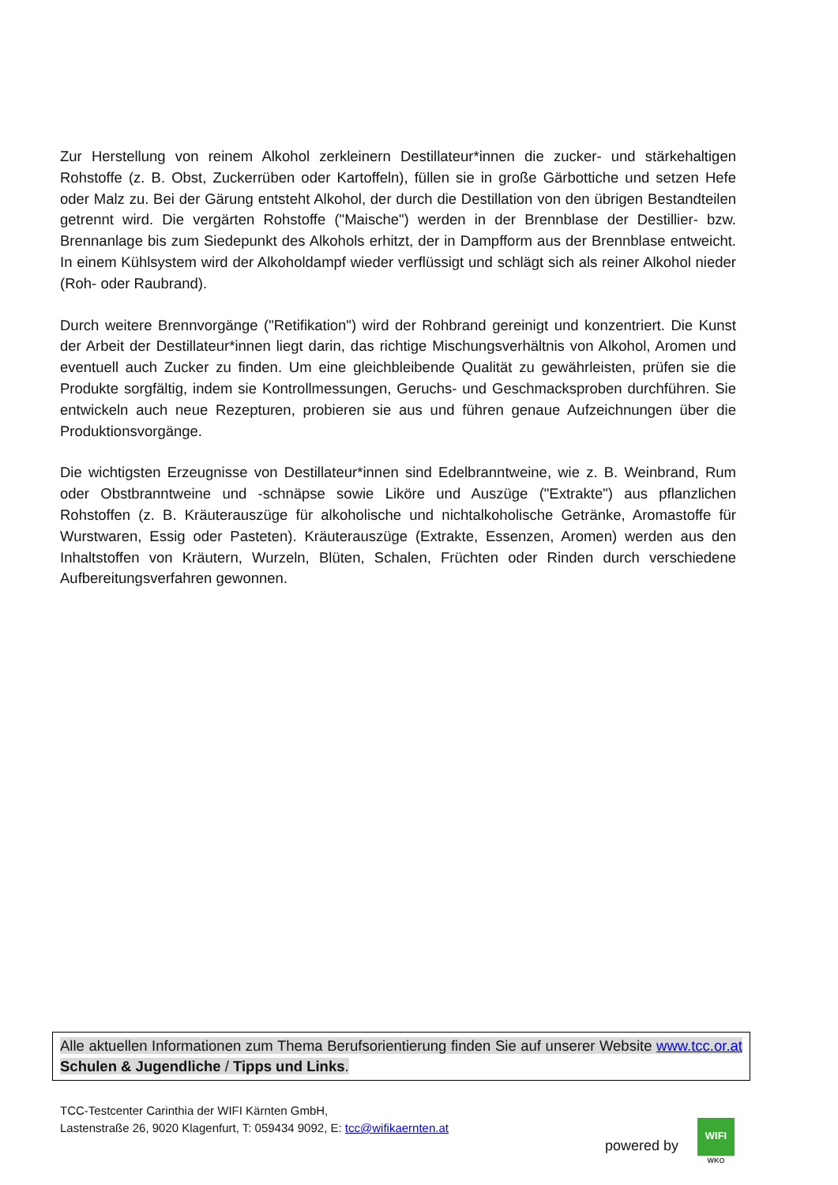Zur Herstellung von reinem Alkohol zerkleinern Destillateur*innen die zucker- und stärkehaltigen Rohstoffe (z. B. Obst, Zuckerrüben oder Kartoffeln), füllen sie in große Gärbottiche und setzen Hefe oder Malz zu. Bei der Gärung entsteht Alkohol, der durch die Destillation von den übrigen Bestandteilen getrennt wird. Die vergärten Rohstoffe ("Maische") werden in der Brennblase der Destillier- bzw. Brennanlage bis zum Siedepunkt des Alkohols erhitzt, der in Dampfform aus der Brennblase entweicht. In einem Kühlsystem wird der Alkoholdampf wieder verflüssigt und schlägt sich als reiner Alkohol nieder (Roh- oder Raubrand).
Durch weitere Brennvorgänge ("Retifikation") wird der Rohbrand gereinigt und konzentriert. Die Kunst der Arbeit der Destillateur*innen liegt darin, das richtige Mischungsverhältnis von Alkohol, Aromen und eventuell auch Zucker zu finden. Um eine gleichbleibende Qualität zu gewährleisten, prüfen sie die Produkte sorgfältig, indem sie Kontrollmessungen, Geruchs- und Geschmacksproben durchführen. Sie entwickeln auch neue Rezepturen, probieren sie aus und führen genaue Aufzeichnungen über die Produktionsvorgänge.
Die wichtigsten Erzeugnisse von Destillateur*innen sind Edelbranntweine, wie z. B. Weinbrand, Rum oder Obstbranntweine und -schnäpse sowie Liköre und Auszüge ("Extrakte") aus pflanzlichen Rohstoffen (z. B. Kräuterauszüge für alkoholische und nichtalkoholische Getränke, Aromastoffe für Wurstwaren, Essig oder Pasteten). Kräuterauszüge (Extrakte, Essenzen, Aromen) werden aus den Inhaltstoffen von Kräutern, Wurzeln, Blüten, Schalen, Früchten oder Rinden durch verschiedene Aufbereitungsverfahren gewonnen.
Alle aktuellen Informationen zum Thema Berufsorientierung finden Sie auf unserer Website www.tcc.or.at Schulen & Jugendliche / Tipps und Links.
TCC-Testcenter Carinthia der WIFI Kärnten GmbH,
Lastenstraße 26, 9020 Klagenfurt, T: 059434 9092, E: tcc@wifikaernten.at
powered by
WIFI
WKO